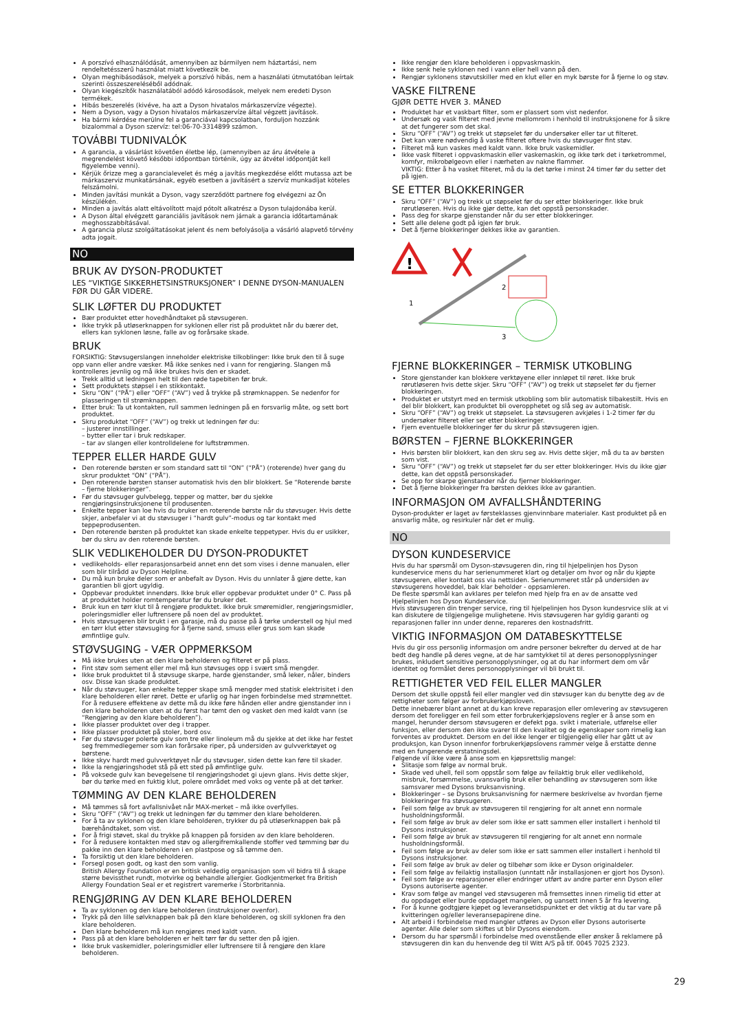A porszívó elhasználódását, amennyiben az bármilyen nem háztartási, nem rendeltetésszerű használat miatt következik be.
Olyan meghibásodások, melyek a porszívó hibás, nem a használati útmutatóban leírtak szerinti összeszereléséből adódnak.
Olyan kiegészítők használatából adódó károsodások, melyek nem eredeti Dyson termékek.
Hibás beszerelés (kivéve, ha azt a Dyson hivatalos márkaszervíze végezte).
Nem a Dyson, vagy a Dyson hivatalos márkaszervíze által végzett javítások.
Ha bármi kérdése merülne fel a garanciával kapcsolatban, forduljon hozzánk bizalommal a Dyson szervíz: tel:06-70-3314899 számon.
TOVÁBBI TUDNIVALÓK
A garancia, a vásárlást követően életbe lép, (amennyiben az áru átvétele a megrendelést követő későbbi időpontban történik, úgy az átvétel időpontját kell figyelembe venni).
Kérjük őrizze meg a garancialevelet és még a javítás megkezdése előtt mutassa azt be márkaszerviz munkatársának, egyéb esetben a javításért a szervíz munkadíjat köteles felszámolni.
Minden javítási munkát a Dyson, vagy szerződött partnere fog elvégezni az Ön készülékén.
Minden a javítás alatt eltávolított majd pótolt alkatrész a Dyson tulajdonába kerül.
A Dyson által elvégzett garanciális javítások nem járnak a garancia időtartamának meghosszabbításával.
A garancia plusz szolgáltatásokat jelent és nem befolyásolja a vásárló alapvető törvény adta jogait.
NO
BRUK AV DYSON-PRODUKTET
LES “VIKTIGE SIKKERHETSINSTRUKSJONER” I DENNE DYSON-MANUALEN FØR DU GÅR VIDERE.
SLIK LØFTER DU PRODUKTET
Bær produktet etter hovedhåndtaket på støvsugeren.
Ikke trykk på utløserknappen for syklonen eller rist på produktet når du bærer det, ellers kan syklonen løsne, falle av og forårsake skade.
BRUK
FORSIKTIG: Støvsugerslangen inneholder elektriske tilkoblinger: Ikke bruk den til å suge opp vann eller andre væsker. Må ikke senkes ned i vann for rengjøring. Slangen må kontrolleres jevnlig og må ikke brukes hvis den er skadet.
Trekk alltid ut ledningen helt til den røde tapebiten før bruk.
Sett produktets støpsel i en stikkontakt.
Skru “ON” (“PÅ”) eller “OFF” (“AV”) ved å trykke på strømknappen. Se nedenfor for plasseringen til strømknappen.
Etter bruk: Ta ut kontakten, rull sammen ledningen på en forsvarlig måte, og sett bort produktet.
Skru produktet “OFF” (“AV”) og trekk ut ledningen før du:
– justerer innstillinger.
– bytter eller tar i bruk redskaper.
– tar av slangen eller kontrolldelene for luftstrømmen.
TEPPER ELLER HARDE GULV
Den roterende børsten er som standard satt til “ON” (“PÅ”) (roterende) hver gang du skrur produktet “ON” (“PÅ”).
Den roterende børsten stanser automatisk hvis den blir blokkert. Se “Roterende børste – fjerne blokkeringer”.
Før du støvsuger gulvbelegg, tepper og matter, bør du sjekke rengjøringsinstruksjonene til produsenten.
Enkelte tepper kan loe hvis du bruker en roterende børste når du støvsuger. Hvis dette skjer, anbefaler vi at du støvsuger i “hardt gulv”-modus og tar kontakt med teppeprodusenten.
Den roterende børsten på produktet kan skade enkelte teppetyper. Hvis du er usikker, bør du skru av den roterende børsten.
SLIK VEDLIKEHOLDER DU DYSON-PRODUKTET
vedlikeholds- eller reparasjonsarbeid annet enn det som vises i denne manualen, eller som blir tilrådd av Dyson Helpline.
Du må kun bruke deler som er anbefalt av Dyson. Hvis du unnlater å gjøre dette, kan garantien bli gjort ugyldig.
Oppbevar produktet innendørs. Ikke bruk eller oppbevar produktet under 0° C. Pass på at produktet holder romtemperatur før du bruker det.
Bruk kun en tørr klut til å rengjøre produktet. Ikke bruk smøremidler, rengjøringsmidler, poleringsmidler eller luftrensere på noen del av produktet.
Hvis støvsugeren blir brukt i en garasje, må du passe på å tørke understell og hjul med en tørr klut etter støvsuging for å fjerne sand, smuss eller grus som kan skade ømfintlige gulv.
STØVSUGING - VÆR OPPMERKSOM
Må ikke brukes uten at den klare beholderen og filteret er på plass.
Fint støv som sement eller mel må kun støvsuges opp i svært små mengder.
Ikke bruk produktet til å støvsuge skarpe, harde gjenstander, små leker, nåler, binders osv. Disse kan skade produktet.
Når du støvsuger, kan enkelte tepper skape små mengder med statisk elektrisitet i den klare beholderen eller røret. Dette er ufarlig og har ingen forbindelse med strømnettet. For å redusere effektene av dette må du ikke føre hånden eller andre gjenstander inn i den klare beholderen uten at du først har tømt den og vasket den med kaldt vann (se “Rengjøring av den klare beholderen”).
Ikke plasser produktet over deg i trapper.
Ikke plasser produktet på stoler, bord osv.
Før du støvsuger polerte gulv som tre eller linoleum må du sjekke at det ikke har festet seg fremmedlegemer som kan forårsake riper, på undersiden av gulvverktøyet og børstene.
Ikke skyv hardt med gulvverktøyet når du støvsuger, siden dette kan føre til skader.
Ikke la rengjøringshodet stå på ett sted på ømfintlige gulv.
På voksede gulv kan bevegelsene til rengjøringshodet gi ujevn glans. Hvis dette skjer, bør du tørke med en fuktig klut, polere området med voks og vente på at det tørker.
TØMMING AV DEN KLARE BEHOLDEREN
Må tømmes så fort avfallsnivået når MAX-merket – må ikke overfylles.
Skru “OFF” (“AV”) og trekk ut ledningen før du tømmer den klare beholderen.
For å ta av syklonen og den klare beholderen, trykker du på utløserknappen bak på bærehåndtaket, som vist.
For å frigi støvet, skal du trykke på knappen på forsiden av den klare beholderen.
For å redusere kontakten med støv og allergifremkallende stoffer ved tømming bør du pakke inn den klare beholderen i en plastpose og så tømme den.
Ta forsiktig ut den klare beholderen.
Forsegl posen godt, og kast den som vanlig.
British Allergy Foundation er en britisk veldedig organisasjon som vil bidra til å skape større bevissthet rundt, motvirke og behandle allergier. Godkjentmerket fra British Allergy Foundation Seal er et registrert varemerke i Storbritannia.
RENGJØRING AV DEN KLARE BEHOLDEREN
Ta av syklonen og den klare beholderen (instruksjoner ovenfor).
Trykk på den lille sølvknappen bak på den klare beholderen, og skill syklonen fra den klare beholderen.
Den klare beholderen må kun rengjøres med kaldt vann.
Pass på at den klare beholderen er helt tørr før du setter den på igjen.
Ikke bruk vaskemidler, poleringsmidler eller luftrensere til å rengjøre den klare beholderen.
Ikke rengjør den klare beholderen i oppvaskmaskin.
Ikke senk hele syklonen ned i vann eller hell vann på den.
Rengjør syklonens støvutskiller med en klut eller en myk børste for å fjerne lo og støv.
VASKE FILTRENE
GJØR DETTE HVER 3. MÅNED
Produktet har et vaskbart filter, som er plassert som vist nedenfor.
Undersøk og vask filteret med jevne mellomrom i henhold til instruksjonene for å sikre at det fungerer som det skal.
Skru “OFF” (“AV”) og trekk ut støpselet før du undersøker eller tar ut filteret.
Det kan være nødvendig å vaske filteret oftere hvis du støvsuger fint støv.
Filteret må kun vaskes med kaldt vann. Ikke bruk vaskemidler.
Ikke vask filteret i oppvaskmaskin eller vaskemaskin, og ikke tørk det i tørketrommel, komfyr, mikrobølgeovn eller i nærheten av nakne flammer.
VIKTIG: Etter å ha vasket filteret, må du la det tørke i minst 24 timer før du setter det på igjen.
SE ETTER BLOKKERINGER
Skru “OFF” (“AV”) og trekk ut støpselet før du ser etter blokkeringer. Ikke bruk rørutløseren. Hvis du ikke gjør dette, kan det oppstå personskader.
Pass deg for skarpe gjenstander når du ser etter blokkeringer.
Sett alle delene godt på igjen før bruk.
Det å fjerne blokkeringer dekkes ikke av garantien.
!
1
2
3
FJERNE BLOKKERINGER – TERMISK UTKOBLING
Store gjenstander kan blokkere verktøyene eller innløpet til røret. Ikke bruk rørutløseren hvis dette skjer. Skru “OFF” (“AV”) og trekk ut støpselet før du fjerner blokkeringen.
Produktet er utstyrt med en termisk utkobling som blir automatisk tilbakestilt. Hvis en del blir blokkert, kan produktet bli overopphetet og slå seg av automatisk.
Skru “OFF” (“AV”) og trekk ut støpselet. La støvsugeren avkjøles i 1-2 timer før du undersøker filteret eller ser etter blokkeringer.
Fjern eventuelle blokkeringer før du skrur på støvsugeren igjen.
BØRSTEN – FJERNE BLOKKERINGER
Hvis børsten blir blokkert, kan den skru seg av. Hvis dette skjer, må du ta av børsten som vist.
Skru “OFF” (“AV”) og trekk ut støpselet før du ser etter blokkeringer. Hvis du ikke gjør dette, kan det oppstå personskader.
Se opp for skarpe gjenstander når du fjerner blokkeringer.
Det å fjerne blokkeringer fra børsten dekkes ikke av garantien.
INFORMASJON OM AVFALLSHÅNDTERING
Dyson-produkter er laget av førsteklasses gjenvinnbare materialer. Kast produktet på en ansvarlig måte, og resirkuler når det er mulig.
NO
DYSON KUNDESERVICE
Hvis du har spørsmål om Dyson-støvsugeren din, ring til hjelpelinjen hos Dyson kundeservice mens du har serienummeret klart og detaljer om hvor og når du kjøpte støvsugeren, eller kontakt oss via nettsiden. Serienummeret står på undersiden av støvsugerens hoveddel, bak klar beholder - oppsamleren.
De fleste spørsmål kan avklares per telefon med hjelp fra en av de ansatte ved Hjelpelinjen hos Dyson Kundeservice.
Hvis støvsugeren din trenger service, ring til hjelpelinjen hos Dyson kundesrvice slik at vi kan diskutere de tilgjengelige mulighetene. Hvis støvsugeren har gyldig garanti og reparasjonen faller inn under denne, repareres den kostnadsfritt.
VIKTIG INFORMASJON OM DATABESKYTTELSE
Hvis du gir oss personlig informasjon om andre personer bekrefter du derved at de har bedt deg handle på deres vegne, at de har samtykket til at deres personopplysninger brukes, inkludert sensitive personopplysninger, og at du har informert dem om vår identitet og formålet deres personopplysninger vil bli brukt til.
RETTIGHETER VED FEIL ELLER MANGLER
Dersom det skulle oppstå feil eller mangler ved din støvsuger kan du benytte deg av de rettigheter som følger av forbrukerkjøpsloven.
Dette innebærer blant annet at du kan kreve reparasjon eller omlevering av støvsugeren dersom det foreligger en feil som etter forbrukerkjøpslovens regler er å anse som en mangel, herunder dersom støvsugeren er defekt pga. svikt i materiale, utførelse eller funksjon, eller dersom den ikke svarer til den kvalitet og de egenskaper som rimelig kan forventes av produktet. Dersom en del ikke lenger er tilgjengelig eller har gått ut av produksjon, kan Dyson innenfor forbrukerkjøpslovens rammer velge å erstatte denne med en fungerende erstatningsdel.
Følgende vil ikke være å anse som en kjøpsrettslig mangel:
Slitasje som følge av normal bruk.
Skade ved uhell, feil som oppstår som følge av feilaktig bruk eller vedlikehold, misbruk, forsømmelse, uvansvarlig bruk eller behandling av støvsugeren som ikke samsvarer med Dysons bruksanvisning.
Blokkeringer – se Dysons bruksanvisning for nærmere beskrivelse av hvordan fjerne blokkeringer fra støvsugeren.
Feil som følge av bruk av støvsugeren til rengjøring for alt annet enn normale husholdningsformål.
Feil som følge av bruk av deler som ikke er satt sammen eller installert i henhold til Dysons instruksjoner.
Feil som følge av bruk av støvsugeren til rengjøring for alt annet enn normale husholdningsformål.
Feil som følge av bruk av deler som ikke er satt sammen eller installert i henhold til Dysons instruksjoner.
Feil som følge av bruk av deler og tilbehør som ikke er Dyson originaldeler.
Feil som følge av feilaktig installasjon (unntatt når installasjonen er gjort hos Dyson).
Feil som følge av reparasjoner eller endringer utført av andre parter enn Dyson eller Dysons autoriserte agenter.
Krav som følge av mangel ved støvsugeren må fremsettes innen rimelig tid etter at du oppdaget eller burde oppdaget mangelen, og uansett innen 5 år fra levering.
For å kunne godtgjøre kjøpet og leveransetidspunktet er det viktig at du tar vare på kvitteringen og/eller leveransepapirene dine.
Alt arbeid i forbindelse med mangler utføres av Dyson eller Dysons autoriserte agenter. Alle deler som skiftes ut blir Dysons eiendom.
Dersom du har spørsmål i forbindelse med ovenstående eller ønsker å reklamere på støvsugeren din kan du henvende deg til Witt A/S på tlf. 0045 7025 2323.
29